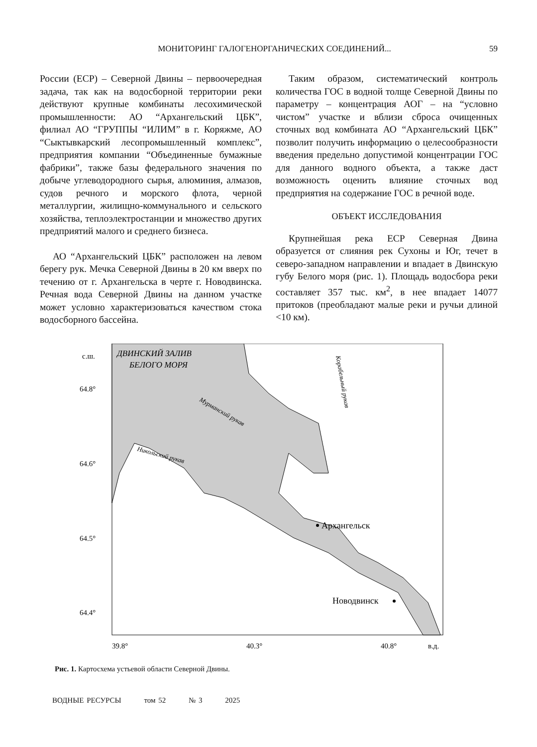МОНИТОРИНГ ГАЛОГЕНОРГАНИЧЕСКИХ СОЕДИНЕНИЙ... 59
России (ЕСР) – Северной Двины – первоочередная задача, так как на водосборной территории реки действуют крупные комбинаты лесохимической промышленности: АО “Архангельский ЦБК”, филиал АО “ГРУППЫ “ИЛИМ” в г. Коряжме, АО “Сыктывкарский лесопромышленный комплекс”, предприятия компании “Объединенные бумажные фабрики”, также базы федерального значения по добыче углеводородного сырья, алюминия, алмазов, судов речного и морского флота, черной металлургии, жилищно-коммунального и сельского хозяйства, теплоэлектростанции и множество других предприятий малого и среднего бизнеса.
АО “Архангельский ЦБК” расположен на левом берегу рук. Мечка Северной Двины в 20 км вверх по течению от г. Архангельска в черте г. Новодвинска. Речная вода Северной Двины на данном участке может условно характеризоваться качеством стока водосборного бассейна.
Таким образом, систематический контроль количества ГОС в водной толще Северной Двины по параметру – концентрация АОГ – на “условно чистом” участке и вблизи сброса очищенных сточных вод комбината АО “Архангельский ЦБК” позволит получить информацию о целесообразности введения предельно допустимой концентрации ГОС для данного водного объекта, а также даст возможность оценить влияние сточных вод предприятия на содержание ГОС в речной воде.
ОБЪЕКТ ИССЛЕДОВАНИЯ
Крупнейшая река ЕСР Северная Двина образуется от слияния рек Сухоны и Юг, течет в северо-западном направлении и впадает в Двинскую губу Белого моря (рис. 1). Площадь водосбора реки составляет 357 тыс. км<sup>2</sup>, в нее впадает 14077 притоков (преобладают малые реки и ручьи длиной <10 км).
ДВИНСКИЙ ЗАЛИВ
БЕЛОГО МОРЯ
Мурманский рукав
Никольский рукав
Корабельный рукав
Архангельск
Новодвинск
с.ш.
64.8°
64.6°
64.5°
64.4°
39.8°
40.3°
40.8°
в.д.
Рис. 1. Картосхема устьевой области Северной Двины.
ВОДНЫЕ РЕСУРСЫ том 52 № 3 2025